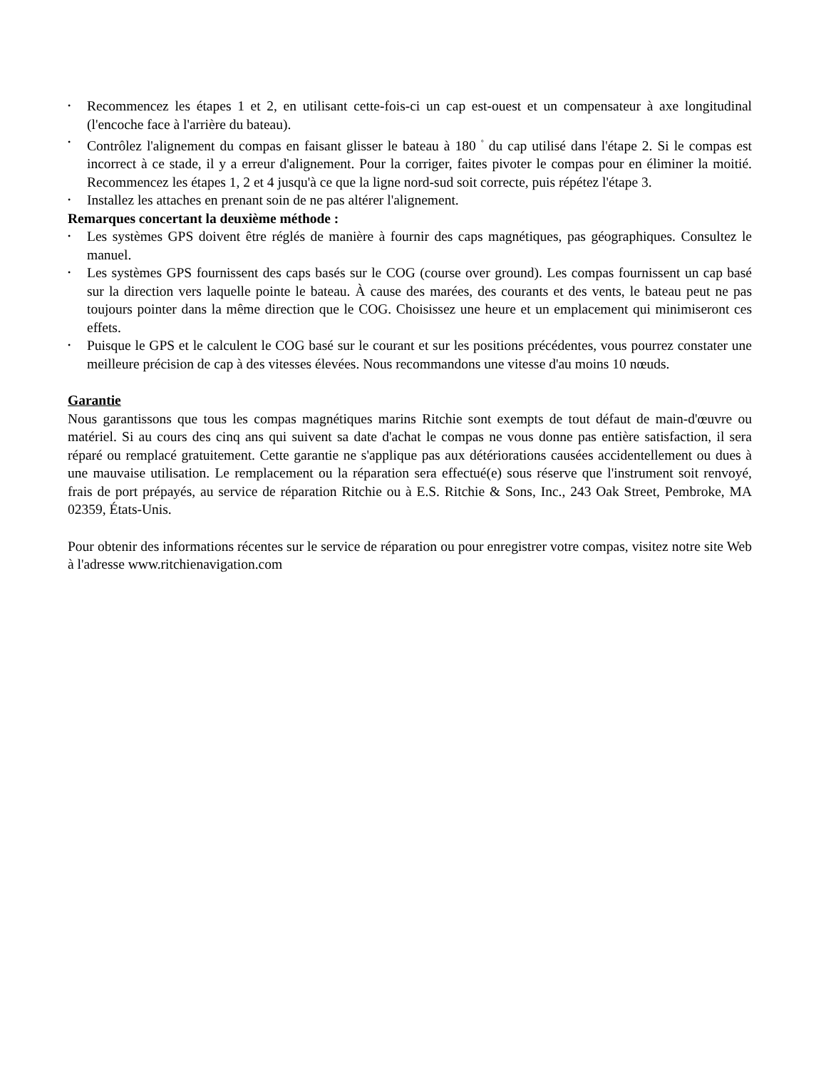• Recommencez les étapes 1 et 2, en utilisant cette-fois-ci un cap est-ouest et un compensateur à axe longitudinal (l'encoche face à l'arrière du bateau).
• Contrôlez l'alignement du compas en faisant glisser le bateau à 180 <sup>°</sup> du cap utilisé dans l'étape 2. Si le compas est incorrect à ce stade, il y a erreur d'alignement. Pour la corriger, faites pivoter le compas pour en éliminer la moitié. Recommencez les étapes 1, 2 et 4 jusqu'à ce que la ligne nord-sud soit correcte, puis répétez l'étape 3.
• Installez les attaches en prenant soin de ne pas altérer l'alignement.
Remarques concertant la deuxième méthode :
• Les systèmes GPS doivent être réglés de manière à fournir des caps magnétiques, pas géographiques. Consultez le manuel.
• Les systèmes GPS fournissent des caps basés sur le COG (course over ground). Les compas fournissent un cap basé sur la direction vers laquelle pointe le bateau. À cause des marées, des courants et des vents, le bateau peut ne pas toujours pointer dans la même direction que le COG. Choisissez une heure et un emplacement qui minimiseront ces effets.
• Puisque le GPS et le calculent le COG basé sur le courant et sur les positions précédentes, vous pourrez constater une meilleure précision de cap à des vitesses élevées. Nous recommandons une vitesse d'au moins 10 nœuds.
Garantie
Nous garantissons que tous les compas magnétiques marins Ritchie sont exempts de tout défaut de main-d'œuvre ou matériel. Si au cours des cinq ans qui suivent sa date d'achat le compas ne vous donne pas entière satisfaction, il sera réparé ou remplacé gratuitement. Cette garantie ne s'applique pas aux détériorations causées accidentellement ou dues à une mauvaise utilisation. Le remplacement ou la réparation sera effectué(e) sous réserve que l'instrument soit renvoyé, frais de port prépayés, au service de réparation Ritchie ou à E.S. Ritchie & Sons, Inc., 243 Oak Street, Pembroke, MA 02359, États-Unis.
Pour obtenir des informations récentes sur le service de réparation ou pour enregistrer votre compas, visitez notre site Web à l'adresse www.ritchienavigation.com